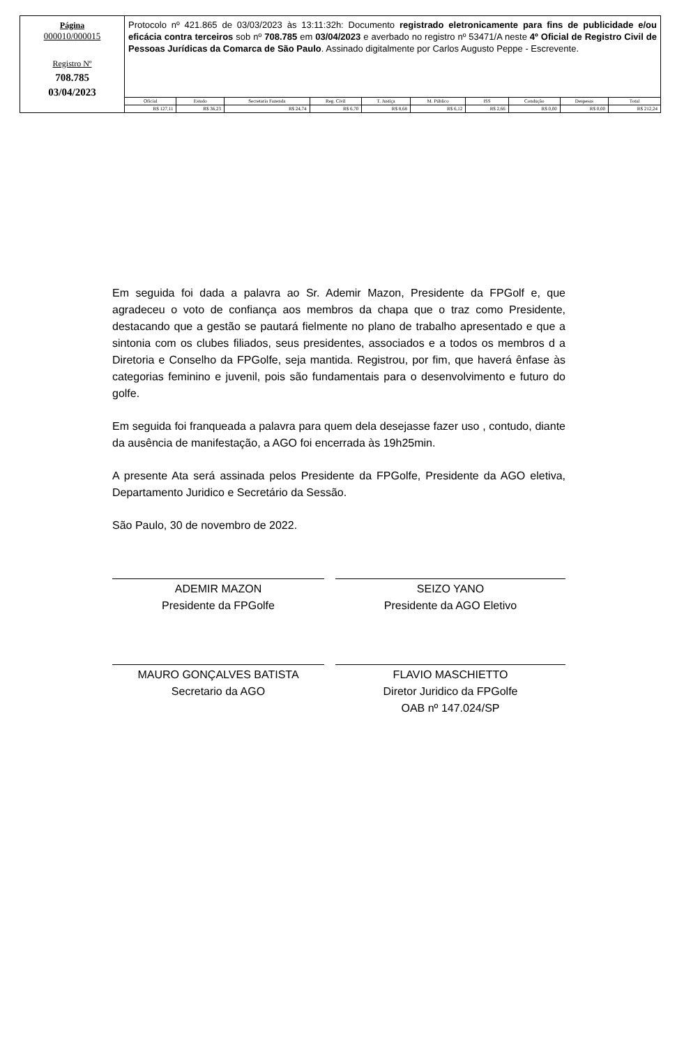Página
000010/000015
Registro Nº
708.785
03/04/2023
Protocolo nº 421.865 de 03/03/2023 às 13:11:32h: Documento registrado eletronicamente para fins de publicidade e/ou eficácia contra terceiros sob nº 708.785 em 03/04/2023 e averbado no registro nº 53471/A neste 4º Oficial de Registro Civil de Pessoas Jurídicas da Comarca de São Paulo. Assinado digitalmente por Carlos Augusto Peppe - Escrevente.
| Oficial | Estado | Secretaria Fazenda | Reg. Civil | T. Justiça | M. Público | ISS | Condução | Despesas | Total |
| --- | --- | --- | --- | --- | --- | --- | --- | --- | --- |
| R$ 127,11 | R$ 36,23 | R$ 24,74 | R$ 6,70 | R$ 8,68 | R$ 6,12 | R$ 2,66 | R$ 0,00 | R$ 0,00 | R$ 212,24 |
Em seguida foi dada a palavra ao Sr. Ademir Mazon, Presidente da FPGolf e, que agradeceu o voto de confiança aos membros da chapa que o traz como Presidente, destacando que a gestão se pautará fielmente no plano de trabalho apresentado e que a sintonia com os clubes filiados, seus presidentes, associados e a todos os membros d a Diretoria e Conselho da FPGolfe, seja mantida. Registrou, por fim, que haverá ênfase às categorias feminino e juvenil, pois são fundamentais para o desenvolvimento e futuro do golfe.
Em seguida foi franqueada a palavra para quem dela desejasse fazer uso , contudo, diante da ausência de manifestação, a AGO foi encerrada às 19h25min.
A presente Ata será assinada pelos Presidente da FPGolfe, Presidente da AGO eletiva, Departamento Juridico e Secretário da Sessão.
São Paulo, 30 de novembro de 2022.
ADEMIR MAZON
Presidente da FPGolfe
SEIZO YANO
Presidente da AGO Eletivo
MAURO GONÇALVES BATISTA
Secretario da AGO
FLAVIO MASCHIETTO
Diretor Juridico da FPGolfe
OAB nº 147.024/SP